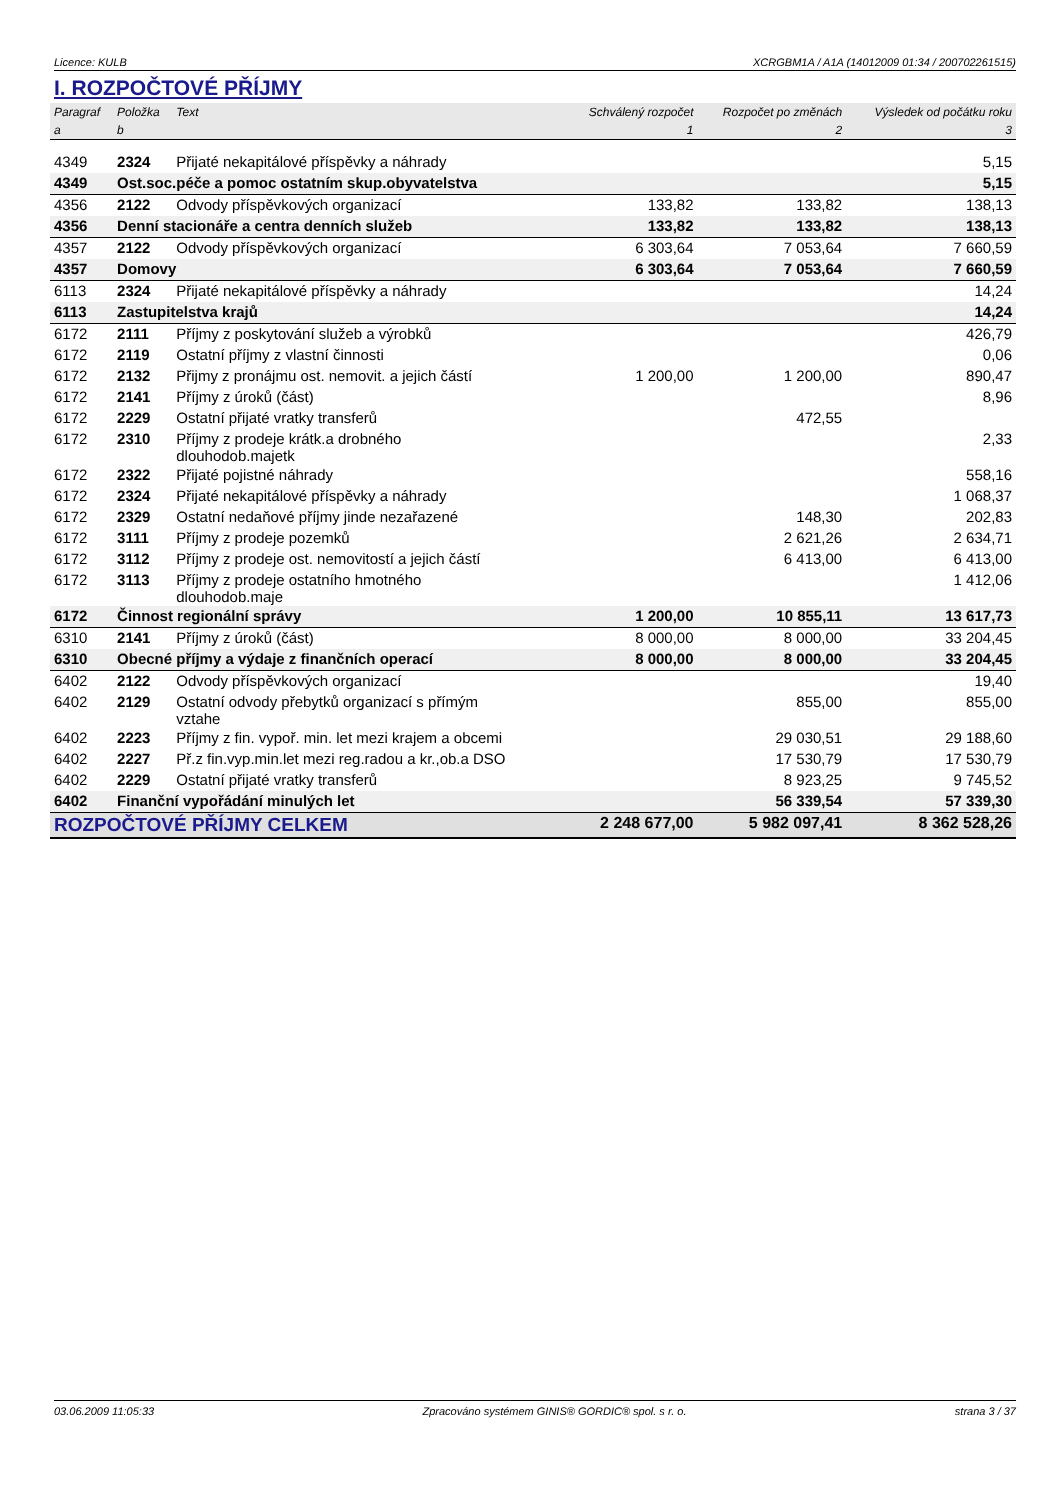Licence: KULB XCRGBM1A / A1A (14012009 01:34 / 200702261515)
I. ROZPOČTOVÉ PŘÍJMY
| Paragraf | Položka | Text | Schválený rozpočet | Rozpočet po změnách | Výsledek od počátku roku |
| --- | --- | --- | --- | --- | --- |
| a | b | | 1 | 2 | 3 |
| 4349 | 2324 | Přijaté nekapitálové příspěvky a náhrady | | | 5,15 |
| 4349 | Ost.soc.péče a pomoc ostatním skup.obyvatelstva | | | | 5,15 |
| 4356 | 2122 | Odvody příspěvkových organizací | 133,82 | 133,82 | 138,13 |
| 4356 | Denní stacionáře a centra denních služeb | | 133,82 | 133,82 | 138,13 |
| 4357 | 2122 | Odvody příspěvkových organizací | 6 303,64 | 7 053,64 | 7 660,59 |
| 4357 | Domovy | | 6 303,64 | 7 053,64 | 7 660,59 |
| 6113 | 2324 | Přijaté nekapitálové příspěvky a náhrady | | | 14,24 |
| 6113 | Zastupitelstva krajů | | | | 14,24 |
| 6172 | 2111 | Příjmy z poskytování služeb a výrobků | | | 426,79 |
| 6172 | 2119 | Ostatní příjmy z vlastní činnosti | | | 0,06 |
| 6172 | 2132 | Přijmy z pronájmu ost. nemovit. a jejich částí | 1 200,00 | 1 200,00 | 890,47 |
| 6172 | 2141 | Příjmy z úroků (část) | | | 8,96 |
| 6172 | 2229 | Ostatní přijaté vratky transferů | | 472,55 | |
| 6172 | 2310 | Příjmy z prodeje krátk.a drobného dlouhodob.majetk | | | 2,33 |
| 6172 | 2322 | Přijaté pojistné náhrady | | | 558,16 |
| 6172 | 2324 | Přijaté nekapitálové příspěvky a náhrady | | | 1 068,37 |
| 6172 | 2329 | Ostatní nedaňové příjmy jinde nezařazené | | 148,30 | 202,83 |
| 6172 | 3111 | Příjmy z prodeje pozemků | | 2 621,26 | 2 634,71 |
| 6172 | 3112 | Příjmy z prodeje ost. nemovitostí a jejich částí | | 6 413,00 | 6 413,00 |
| 6172 | 3113 | Příjmy z prodeje ostatního hmotného dlouhodob.maje | | | 1 412,06 |
| 6172 | Činnost regionální správy | | 1 200,00 | 10 855,11 | 13 617,73 |
| 6310 | 2141 | Příjmy z úroků (část) | 8 000,00 | 8 000,00 | 33 204,45 |
| 6310 | Obecné příjmy a výdaje z finančních operací | | 8 000,00 | 8 000,00 | 33 204,45 |
| 6402 | 2122 | Odvody příspěvkových organizací | | | 19,40 |
| 6402 | 2129 | Ostatní odvody přebytků organizací s přímým vztahe | | 855,00 | 855,00 |
| 6402 | 2223 | Příjmy z fin. vypoř. min. let mezi krajem a obcemi | | 29 030,51 | 29 188,60 |
| 6402 | 2227 | Př.z fin.vyp.min.let mezi reg.radou a kr.,ob.a DSO | | 17 530,79 | 17 530,79 |
| 6402 | 2229 | Ostatní přijaté vratky transferů | | 8 923,25 | 9 745,52 |
| 6402 | Finanční vypořádání minulých let | | | 56 339,54 | 57 339,30 |
| ROZPOČTOVÉ PŘÍJMY CELKEM | | | 2 248 677,00 | 5 982 097,41 | 8 362 528,26 |
03.06.2009 11:05:33 Zpracováno systémem GINIS® GORDIC® spol. s r. o. strana 3 / 37